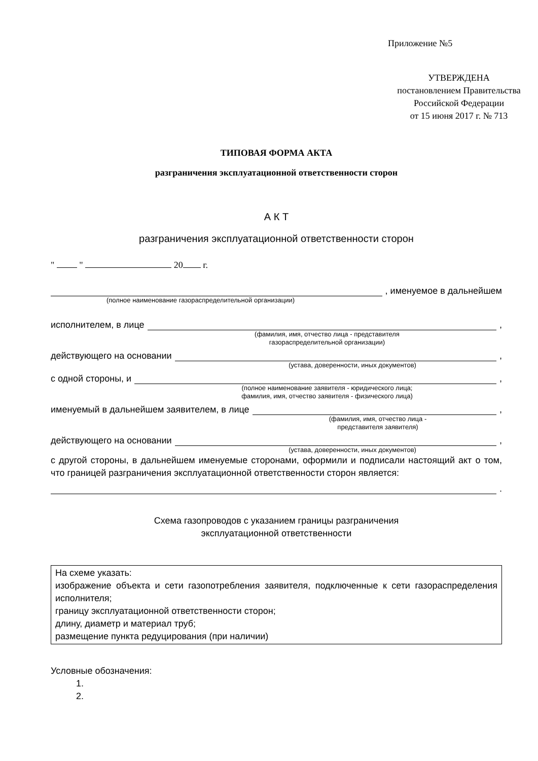Приложение №5
УТВЕРЖДЕНА
постановлением Правительства
Российской Федерации
от 15 июня 2017 г. № 713
ТИПОВАЯ ФОРМА АКТА
разграничения эксплуатационной ответственности сторон
А К Т
разграничения эксплуатационной ответственности сторон
" " 20 г.
, именуемое в дальнейшем
(полное наименование газораспределительной организации)
исполнителем, в лице ,
(фамилия, имя, отчество лица - представителя
газораспределительной организации)
действующего на основании ,
(устава, доверенности, иных документов)
с одной стороны, и ,
(полное наименование заявителя - юридического лица;
фамилия, имя, отчество заявителя - физического лица)
именуемый в дальнейшем заявителем, в лице ,
(фамилия, имя, отчество лица -
представителя заявителя)
действующего на основании ,
(устава, доверенности, иных документов)
с другой стороны, в дальнейшем именуемые сторонами, оформили и подписали настоящий акт о том, что границей разграничения эксплуатационной ответственности сторон является:
.
Схема газопроводов с указанием границы разграничения
эксплуатационной ответственности
На схеме указать:
изображение объекта и сети газопотребления заявителя, подключенные к сети газораспределения исполнителя;
границу эксплуатационной ответственности сторон;
длину, диаметр и материал труб;
размещение пункта редуцирования (при наличии)
Условные обозначения:
1.
2.